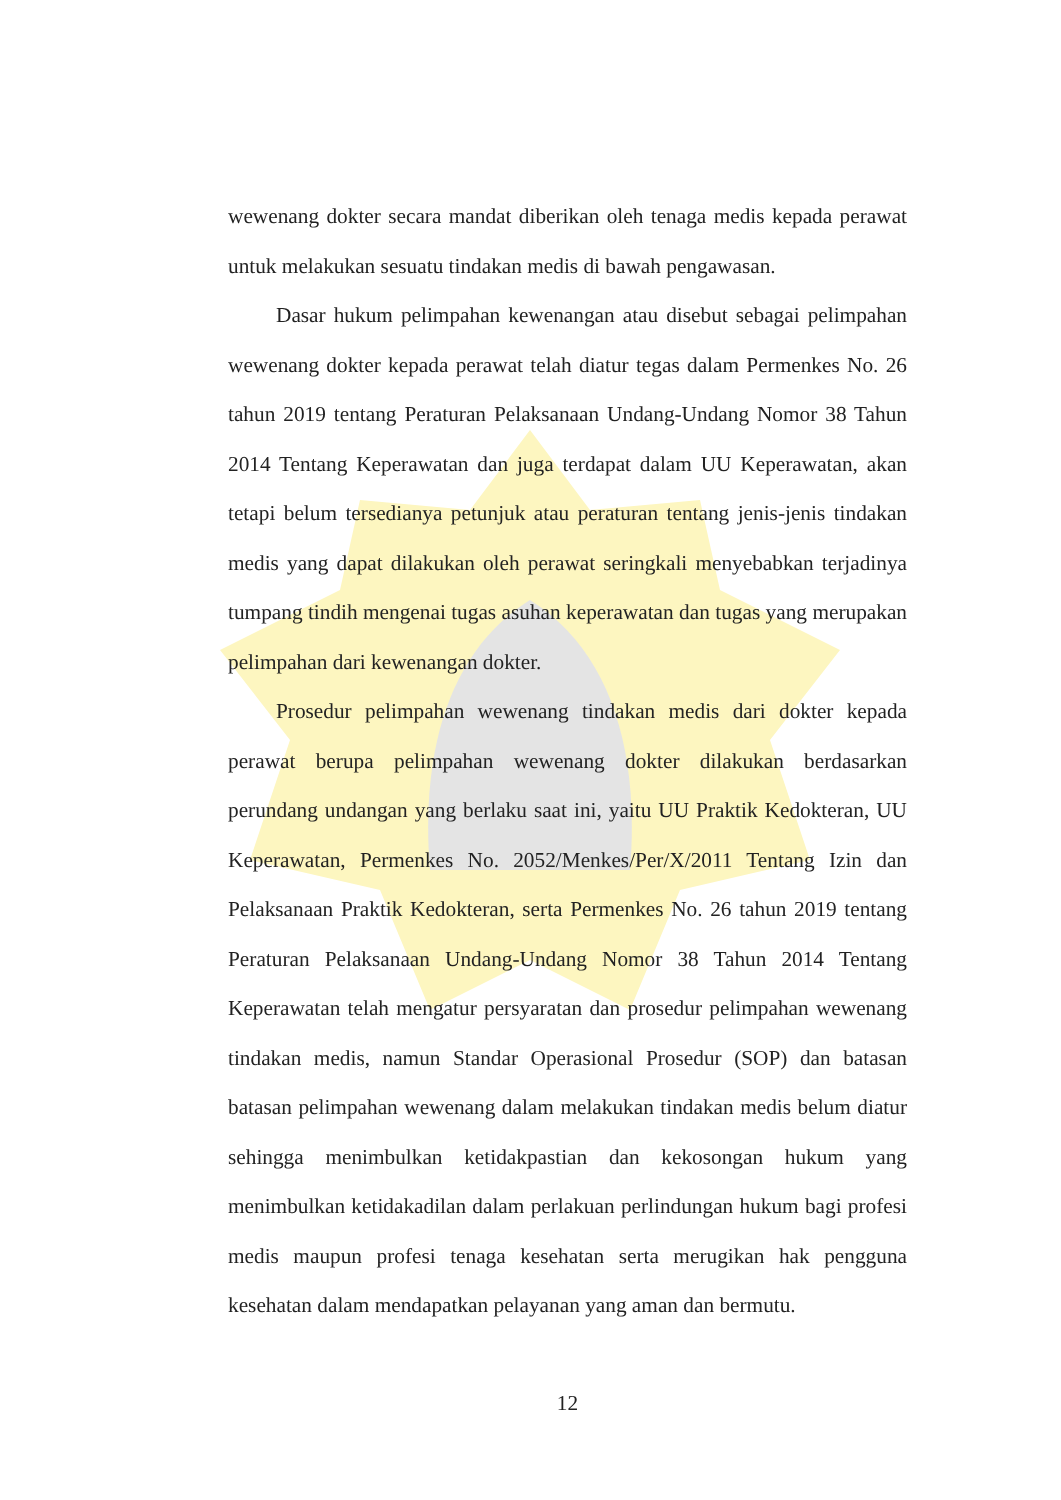wewenang dokter secara mandat diberikan oleh tenaga medis kepada perawat untuk melakukan sesuatu tindakan medis di bawah pengawasan.
Dasar hukum pelimpahan kewenangan atau disebut sebagai pelimpahan wewenang dokter kepada perawat telah diatur tegas dalam Permenkes No. 26 tahun 2019 tentang Peraturan Pelaksanaan Undang-Undang Nomor 38 Tahun 2014 Tentang Keperawatan dan juga terdapat dalam UU Keperawatan, akan tetapi belum tersedianya petunjuk atau peraturan tentang jenis-jenis tindakan medis yang dapat dilakukan oleh perawat seringkali menyebabkan terjadinya tumpang tindih mengenai tugas asuhan keperawatan dan tugas yang merupakan pelimpahan dari kewenangan dokter.
Prosedur pelimpahan wewenang tindakan medis dari dokter kepada perawat berupa pelimpahan wewenang dokter dilakukan berdasarkan perundang undangan yang berlaku saat ini, yaitu UU Praktik Kedokteran, UU Keperawatan, Permenkes No. 2052/Menkes/Per/X/2011 Tentang Izin dan Pelaksanaan Praktik Kedokteran, serta Permenkes No. 26 tahun 2019 tentang Peraturan Pelaksanaan Undang-Undang Nomor 38 Tahun 2014 Tentang Keperawatan telah mengatur persyaratan dan prosedur pelimpahan wewenang tindakan medis, namun Standar Operasional Prosedur (SOP) dan batasan batasan pelimpahan wewenang dalam melakukan tindakan medis belum diatur sehingga menimbulkan ketidakpastian dan kekosongan hukum yang menimbulkan ketidakadilan dalam perlakuan perlindungan hukum bagi profesi medis maupun profesi tenaga kesehatan serta merugikan hak pengguna kesehatan dalam mendapatkan pelayanan yang aman dan bermutu.
12